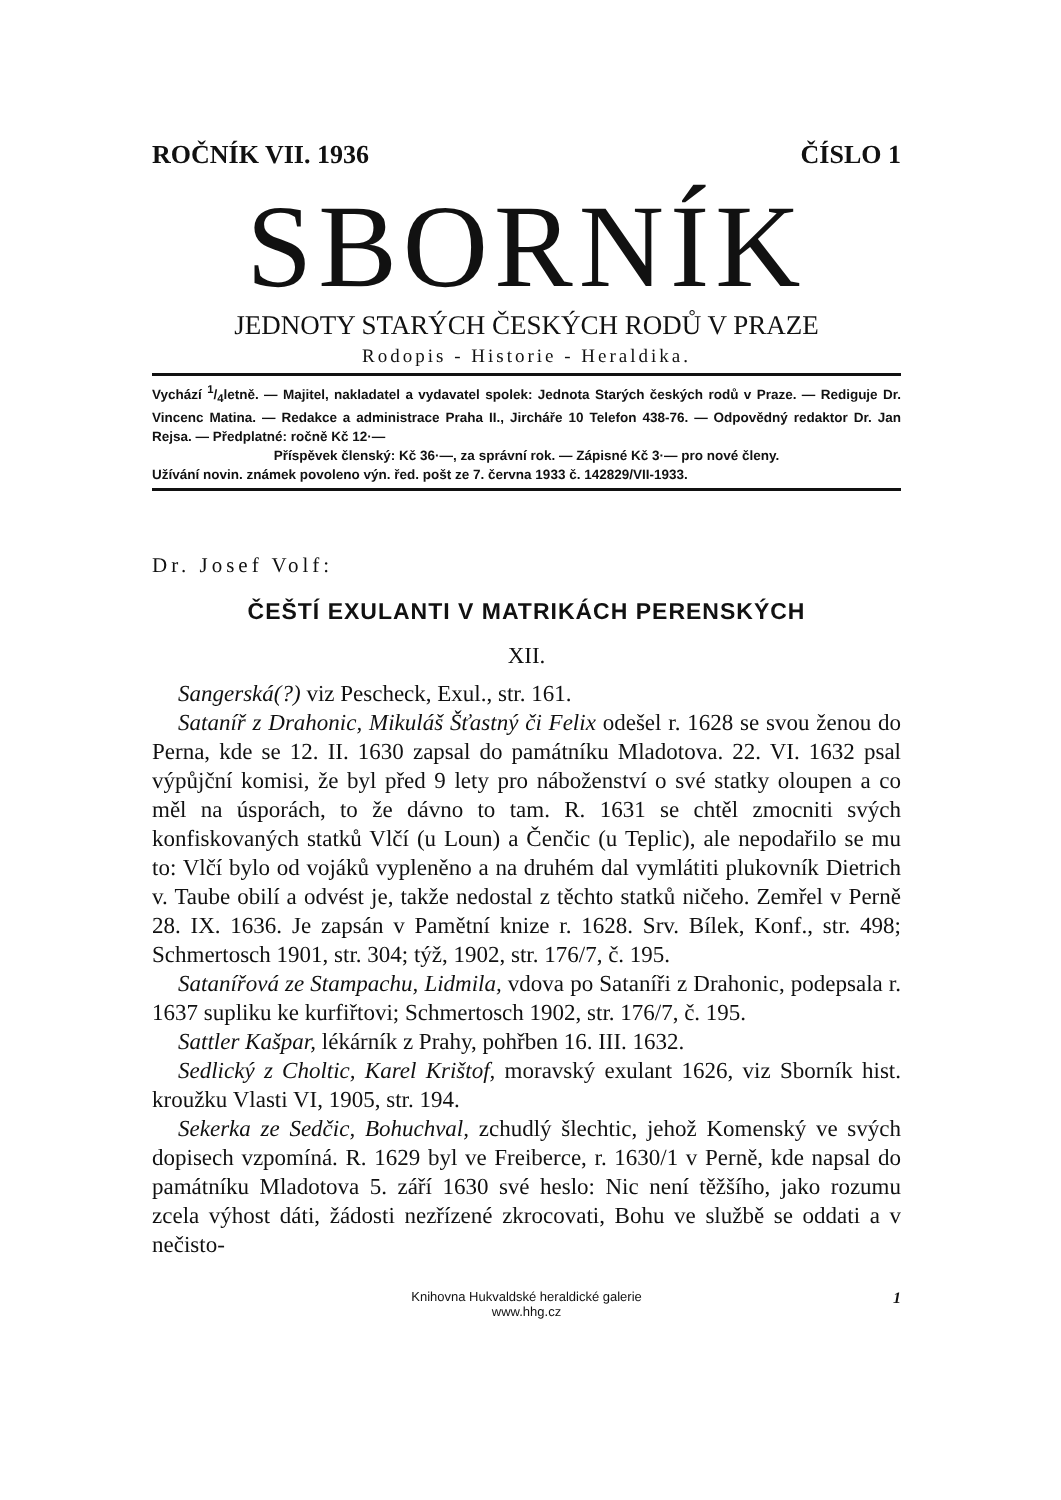ROČNÍK VII. 1936 ČÍSLO 1
SBORNÍK
JEDNOTY STARÝCH ČESKÝCH RODŮ V PRAZE
Rodopis - Historie - Heraldika.
Vychází 1/4letně. — Majitel, nakladatel a vydavatel spolek: Jednota Starých českých rodů v Praze. — Rediguje Dr. Vincenc Matina. — Redakce a administrace Praha II., Jircháře 10 Telefon 438-76. — Odpovědný redaktor Dr. Jan Rejsa. — Předplatné: ročně Kč 12·—
Příspěvek členský: Kč 36·—, za správní rok. — Zápisné Kč 3·— pro nové členy.
Užívání novin. známek povoleno výn. řed. pošt ze 7. června 1933 č. 142829/VII-1933.
Dr. Josef Volf:
ČEŠTÍ EXULANTI V MATRIKÁCH PERENSKÝCH
XII.
Sangerská(?) viz Pescheck, Exul., str. 161.
Sataníř z Drahonic, Mikuláš Šťastný či Felix odešel r. 1628 se svou ženou do Perna, kde se 12. II. 1630 zapsal do památníku Mladotova. 22. VI. 1632 psal výpůjční komisi, že byl před 9 lety pro náboženství o své statky oloupen a co měl na úsporách, to že dávno to tam. R. 1631 se chtěl zmocniti svých konfiskovaných statků Vlčí (u Loun) a Čenčic (u Teplic), ale nepodařilo se mu to: Vlčí bylo od vojáků vypleněno a na druhém dal vymlátiti plukovník Dietrich v. Taube obilí a odvést je, takže nedostal z těchto statků ničeho. Zemřel v Perně 28. IX. 1636. Je zapsán v Pamětní knize r. 1628. Srv. Bílek, Konf., str. 498; Schmertosch 1901, str. 304; týž, 1902, str. 176/7, č. 195.
Satanířová ze Stampachu, Lidmila, vdova po Sataníři z Drahonic, podepsala r. 1637 supliku ke kurfiřtovi; Schmertosch 1902, str. 176/7, č. 195.
Sattler Kašpar, lékárník z Prahy, pohřben 16. III. 1632.
Sedlický z Choltic, Karel Krištof, moravský exulant 1626, viz Sborník hist. kroužku Vlasti VI, 1905, str. 194.
Sekerka ze Sedčic, Bohuchval, zchudlý šlechtic, jehož Komenský ve svých dopisech vzpomíná. R. 1629 byl ve Freiberce, r. 1630/1 v Perně, kde napsal do památníku Mladotova 5. září 1630 své heslo: Nic není těžšího, jako rozumu zcela výhost dáti, žádosti nezřízené zkrocovati, Bohu ve službě se oddati a v nečisto-
Knihovna Hukvaldské heraldické galerie
www.hhg.cz
1